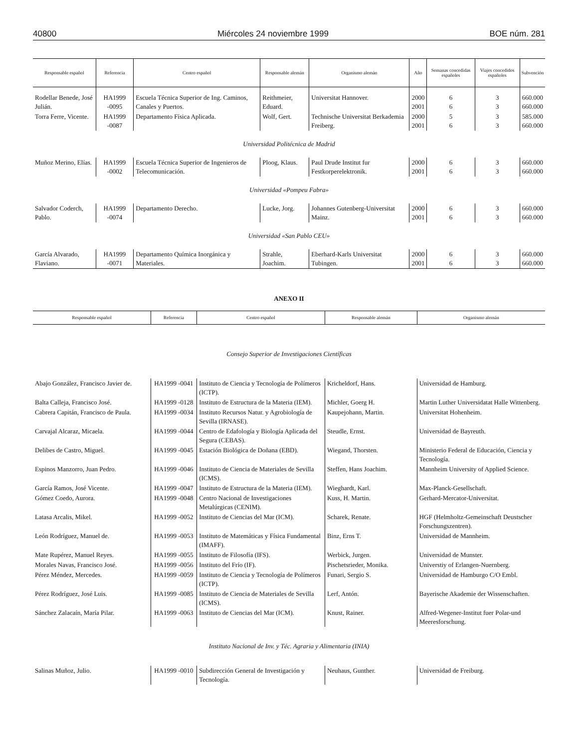40800 Miércoles 24 noviembre 1999 BOE núm. 281
| Responsable español | Referencia | Centro español | Responsable alemán | Organismo alemán | Año | Semanas concedidas españoles | Viajes concedidos españoles | Subvención |
| --- | --- | --- | --- | --- | --- | --- | --- | --- |
| Rodellar Benede, José Julián. | HA1999 -0095 | Escuela Técnica Superior de Ing. Caminos, Canales y Puertos. | Reithmeier, Eduard. | Universitat Hannover. | 2000 2001 | 6 6 | 3 3 | 660.000 660.000 |
| Torra Ferre, Vicente. | HA1999 -0087 | Departamento Física Aplicada. | Wolf, Gert. | Technische Universitat Berkademia Freiberg. | 2000 2001 | 5 6 | 3 3 | 585.000 660.000 |
| Universidad Politécnica de Madrid | | | | | | | | |
| Muñoz Merino, Elías. | HA1999 -0002 | Escuela Técnica Superior de Ingenieros de Telecomunicación. | Ploog, Klaus. | Paul Drude Institut fur Festkorperelektronik. | 2000 2001 | 6 6 | 3 3 | 660.000 660.000 |
| Universidad «Pompeu Fabra» | | | | | | | | |
| Salvador Coderch, Pablo. | HA1999 -0074 | Departamento Derecho. | Lucke, Jorg. | Johannes Gutenberg-Universitat Mainz. | 2000 2001 | 6 6 | 3 3 | 660.000 660.000 |
| Universidad «San Pablo CEU» | | | | | | | | |
| García Alvarado, Flaviano. | HA1999 -0071 | Departamento Química Inorgánica y Materiales. | Strahle, Joachim. | Eberhard-Karls Universitat Tubingen. | 2000 2001 | 6 6 | 3 3 | 660.000 660.000 |
ANEXO II
| Responsable español | Referencia | Centro español | Responsable alemán | Organismo alemán |
| --- | --- | --- | --- | --- |
| Consejo Superior de Investigaciones Científicas | | | | |
| Abajo González, Francisco Javier de. | HA1999 -0041 | Instituto de Ciencia y Tecnología de Polímeros (ICTP). | Kricheldorf, Hans. | Universidad de Hamburg. |
| Balta Calleja, Francisco José. | HA1999 -0128 | Instituto de Estructura de la Materia (IEM). | Michler, Goerg H. | Martin Luther Universidatat Halle Wittenberg. |
| Cabrera Capitán, Francisco de Paula. | HA1999 -0034 | Instituto Recursos Natur. y Agrobiología de Sevilla (IRNASE). | Kaupejohann, Martin. | Universitat Hohenheim. |
| Carvajal Alcaraz, Micaela. | HA1999 -0044 | Centro de Edafología y Biología Aplicada del Segura (CEBAS). | Steudle, Ernst. | Universidad de Bayreuth. |
| Delibes de Castro, Miguel. | HA1999 -0045 | Estación Biológica de Doñana (EBD). | Wiegand, Thorsten. | Ministerio Federal de Educación, Ciencia y Tecnología. |
| Espinos Manzorro, Juan Pedro. | HA1999 -0046 | Instituto de Ciencia de Materiales de Sevilla (ICMS). | Steffen, Hans Joachim. | Mannheim University of Applied Science. |
| García Ramos, José Vicente. | HA1999 -0047 | Instituto de Estructura de la Materia (IEM). | Wieghardt, Karl. | Max-Planck-Gesellschaft. |
| Gómez Coedo, Aurora. | HA1999 -0048 | Centro Nacional de Investigaciones Metalúrgicas (CENIM). | Kuss, H. Martin. | Gerhard-Mercator-Universitat. |
| Latasa Arcalis, Mikel. | HA1999 -0052 | Instituto de Ciencias del Mar (ICM). | Scharek, Renate. | HGF (Helmholtz-Gemeinschaft Deustscher Forschungszentren). |
| León Rodríguez, Manuel de. | HA1999 -0053 | Instituto de Matemáticas y Física Fundamental (IMAFF). | Binz, Erns T. | Universidad de Mannheim. |
| Mate Rupérez, Manuel Reyes. | HA1999 -0055 | Instituto de Filosofía (IFS). | Werbick, Jurgen. | Universidad de Munster. |
| Morales Navas, Francisco José. | HA1999 -0056 | Instituto del Frío (IF). | Pischetsrieder, Monika. | Universtiy of Erlangen-Nuernberg. |
| Pérez Méndez, Mercedes. | HA1999 -0059 | Instituto de Ciencia y Tecnología de Polímeros (ICTP). | Funari, Sergio S. | Universidad de Hamburgo C/O Embl. |
| Pérez Rodríguez, José Luis. | HA1999 -0085 | Instituto de Ciencia de Materiales de Sevilla (ICMS). | Lerf, Antón. | Bayerische Akademie der Wissenschaften. |
| Sánchez Zalacaín, María Pilar. | HA1999 -0063 | Instituto de Ciencias del Mar (ICM). | Knust, Rainer. | Alfred-Wegener-Institut fuer Polar-und Meeresforschung. |
| Instituto Nacional de Inv. y Téc. Agraria y Alimentaria (INIA) | | | | |
| Salinas Muñoz, Julio. | HA1999 -0010 | Subdirección General de Investigación y Tecnología. | Neuhaus, Gunther. | Universidad de Freiburg. |